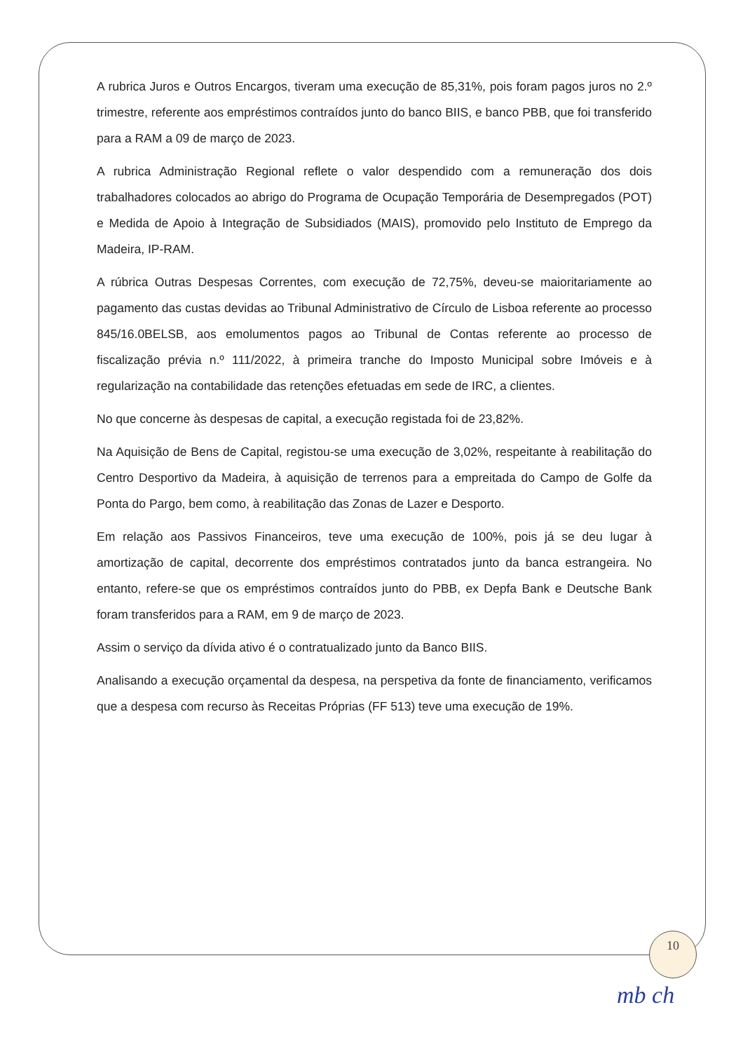A rubrica Juros e Outros Encargos, tiveram uma execução de 85,31%, pois foram pagos juros no 2.º trimestre, referente aos empréstimos contraídos junto do banco BIIS, e banco PBB, que foi transferido para a RAM a 09 de março de 2023.
A rubrica Administração Regional reflete o valor despendido com a remuneração dos dois trabalhadores colocados ao abrigo do Programa de Ocupação Temporária de Desempregados (POT) e Medida de Apoio à Integração de Subsidiados (MAIS), promovido pelo Instituto de Emprego da Madeira, IP-RAM.
A rúbrica Outras Despesas Correntes, com execução de 72,75%, deveu-se maioritariamente ao pagamento das custas devidas ao Tribunal Administrativo de Círculo de Lisboa referente ao processo 845/16.0BELSB, aos emolumentos pagos ao Tribunal de Contas referente ao processo de fiscalização prévia n.º 111/2022, à primeira tranche do Imposto Municipal sobre Imóveis e à regularização na contabilidade das retenções efetuadas em sede de IRC, a clientes.
No que concerne às despesas de capital, a execução registada foi de 23,82%.
Na Aquisição de Bens de Capital, registou-se uma execução de 3,02%, respeitante à reabilitação do Centro Desportivo da Madeira, à aquisição de terrenos para a empreitada do Campo de Golfe da Ponta do Pargo, bem como, à reabilitação das Zonas de Lazer e Desporto.
Em relação aos Passivos Financeiros, teve uma execução de 100%, pois já se deu lugar à amortização de capital, decorrente dos empréstimos contratados junto da banca estrangeira. No entanto, refere-se que os empréstimos contraídos junto do PBB, ex Depfa Bank e Deutsche Bank foram transferidos para a RAM, em 9 de março de 2023.
Assim o serviço da dívida ativo é o contratualizado junto da Banco BIIS.
Analisando a execução orçamental da despesa, na perspetiva da fonte de financiamento, verificamos que a despesa com recurso às Receitas Próprias (FF 513) teve uma execução de 19%.
10
mb ch